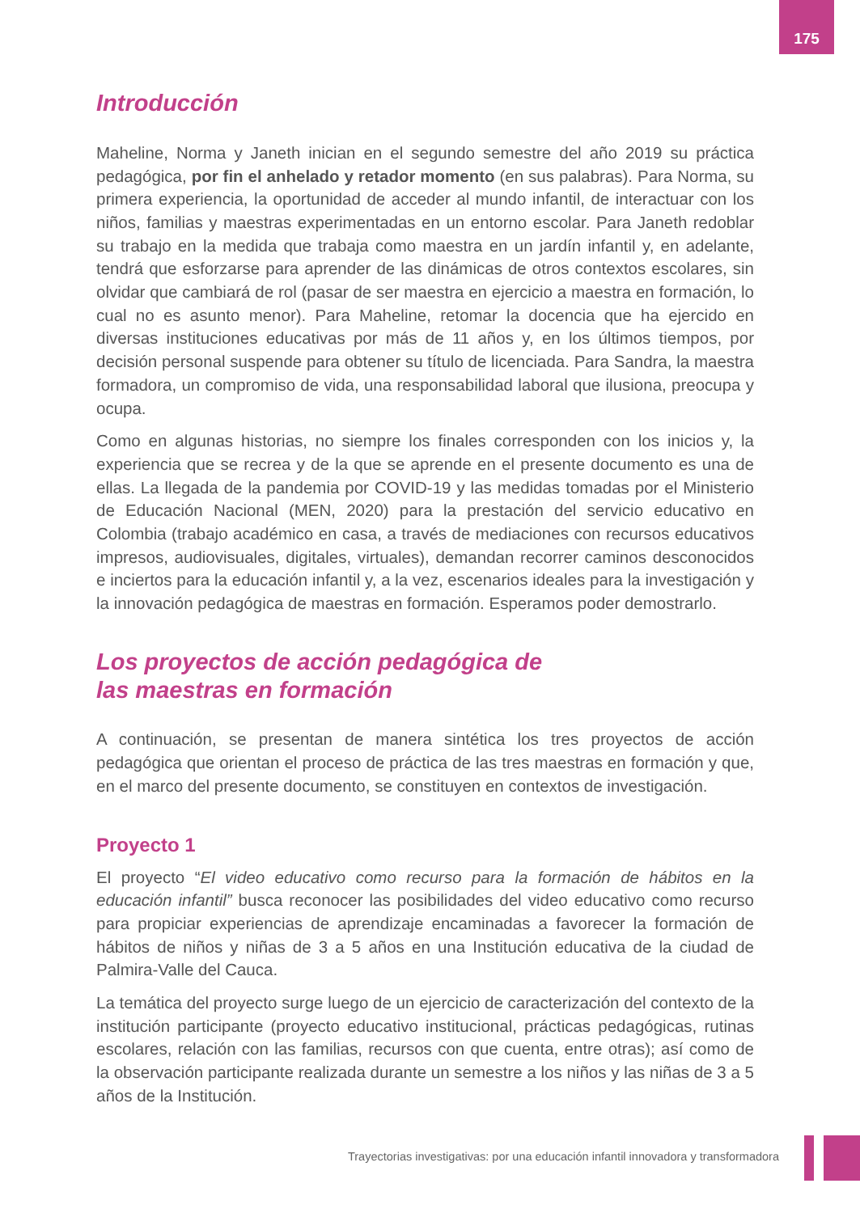175
Introducción
Maheline, Norma y Janeth inician en el segundo semestre del año 2019 su práctica pedagógica, por fin el anhelado y retador momento (en sus palabras). Para Norma, su primera experiencia, la oportunidad de acceder al mundo infantil, de interactuar con los niños, familias y maestras experimentadas en un entorno escolar. Para Janeth redoblar su trabajo en la medida que trabaja como maestra en un jardín infantil y, en adelante, tendrá que esforzarse para aprender de las dinámicas de otros contextos escolares, sin olvidar que cambiará de rol (pasar de ser maestra en ejercicio a maestra en formación, lo cual no es asunto menor). Para Maheline, retomar la docencia que ha ejercido en diversas instituciones educativas por más de 11 años y, en los últimos tiempos, por decisión personal suspende para obtener su título de licenciada. Para Sandra, la maestra formadora, un compromiso de vida, una responsabilidad laboral que ilusiona, preocupa y ocupa.
Como en algunas historias, no siempre los finales corresponden con los inicios y, la experiencia que se recrea y de la que se aprende en el presente documento es una de ellas. La llegada de la pandemia por COVID-19 y las medidas tomadas por el Ministerio de Educación Nacional (MEN, 2020) para la prestación del servicio educativo en Colombia (trabajo académico en casa, a través de mediaciones con recursos educativos impresos, audiovisuales, digitales, virtuales), demandan recorrer caminos desconocidos e inciertos para la educación infantil y, a la vez, escenarios ideales para la investigación y la innovación pedagógica de maestras en formación. Esperamos poder demostrarlo.
Los proyectos de acción pedagógica de
las maestras en formación
A continuación, se presentan de manera sintética los tres proyectos de acción pedagógica que orientan el proceso de práctica de las tres maestras en formación y que, en el marco del presente documento, se constituyen en contextos de investigación.
Proyecto 1
El proyecto “El video educativo como recurso para la formación de hábitos en la educación infantil” busca reconocer las posibilidades del video educativo como recurso para propiciar experiencias de aprendizaje encaminadas a favorecer la formación de hábitos de niños y niñas de 3 a 5 años en una Institución educativa de la ciudad de Palmira-Valle del Cauca.
La temática del proyecto surge luego de un ejercicio de caracterización del contexto de la institución participante (proyecto educativo institucional, prácticas pedagógicas, rutinas escolares, relación con las familias, recursos con que cuenta, entre otras); así como de la observación participante realizada durante un semestre a los niños y las niñas de 3 a 5 años de la Institución.
Trayectorias investigativas: por una educación infantil innovadora y transformadora